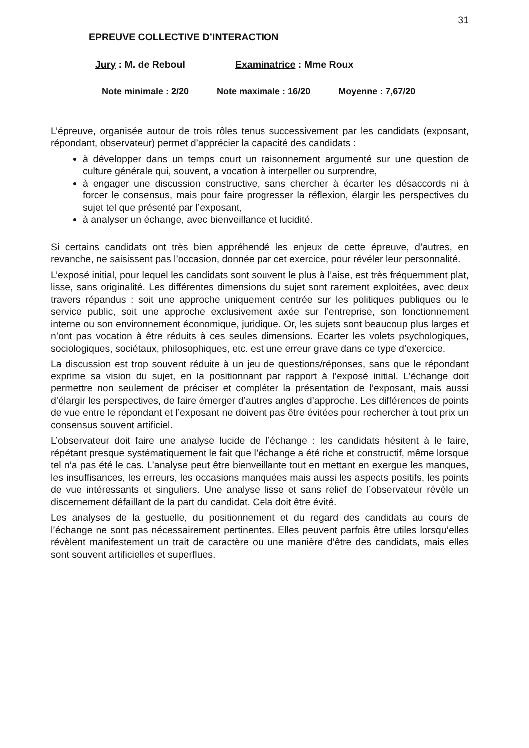31
EPREUVE COLLECTIVE D’INTERACTION
Jury : M. de Reboul Examinatrice : Mme Roux
Note minimale : 2/20 Note maximale : 16/20 Moyenne : 7,67/20
L’épreuve, organisée autour de trois rôles tenus successivement par les candidats (exposant, répondant, observateur) permet d’apprécier la capacité des candidats :
à développer dans un temps court un raisonnement argumenté sur une question de culture générale qui, souvent, a vocation à interpeller ou surprendre,
à engager une discussion constructive, sans chercher à écarter les désaccords ni à forcer le consensus, mais pour faire progresser la réflexion, élargir les perspectives du sujet tel que présenté par l’exposant,
à analyser un échange, avec bienveillance et lucidité.
Si certains candidats ont très bien appréhendé les enjeux de cette épreuve, d’autres, en revanche, ne saisissent pas l’occasion, donnée par cet exercice, pour révéler leur personnalité.
L’exposé initial, pour lequel les candidats sont souvent le plus à l’aise, est très fréquemment plat, lisse, sans originalité. Les différentes dimensions du sujet sont rarement exploitées, avec deux travers répandus : soit une approche uniquement centrée sur les politiques publiques ou le service public, soit une approche exclusivement axée sur l’entreprise, son fonctionnement interne ou son environnement économique, juridique. Or, les sujets sont beaucoup plus larges et n’ont pas vocation à être réduits à ces seules dimensions. Ecarter les volets psychologiques, sociologiques, sociétaux, philosophiques, etc. est une erreur grave dans ce type d’exercice.
La discussion est trop souvent réduite à un jeu de questions/réponses, sans que le répondant exprime sa vision du sujet, en la positionnant par rapport à l’exposé initial. L’échange doit permettre non seulement de préciser et compléter la présentation de l’exposant, mais aussi d’élargir les perspectives, de faire émerger d’autres angles d’approche. Les différences de points de vue entre le répondant et l’exposant ne doivent pas être évitées pour rechercher à tout prix un consensus souvent artificiel.
L’observateur doit faire une analyse lucide de l’échange : les candidats hésitent à le faire, répétant presque systématiquement le fait que l’échange a été riche et constructif, même lorsque tel n’a pas été le cas. L’analyse peut être bienveillante tout en mettant en exergue les manques, les insuffisances, les erreurs, les occasions manquées mais aussi les aspects positifs, les points de vue intéressants et singuliers. Une analyse lisse et sans relief de l’observateur révèle un discernement défaillant de la part du candidat. Cela doit être évité.
Les analyses de la gestuelle, du positionnement et du regard des candidats au cours de l’échange ne sont pas nécessairement pertinentes. Elles peuvent parfois être utiles lorsqu’elles révèlent manifestement un trait de caractère ou une manière d’être des candidats, mais elles sont souvent artificielles et superflues.